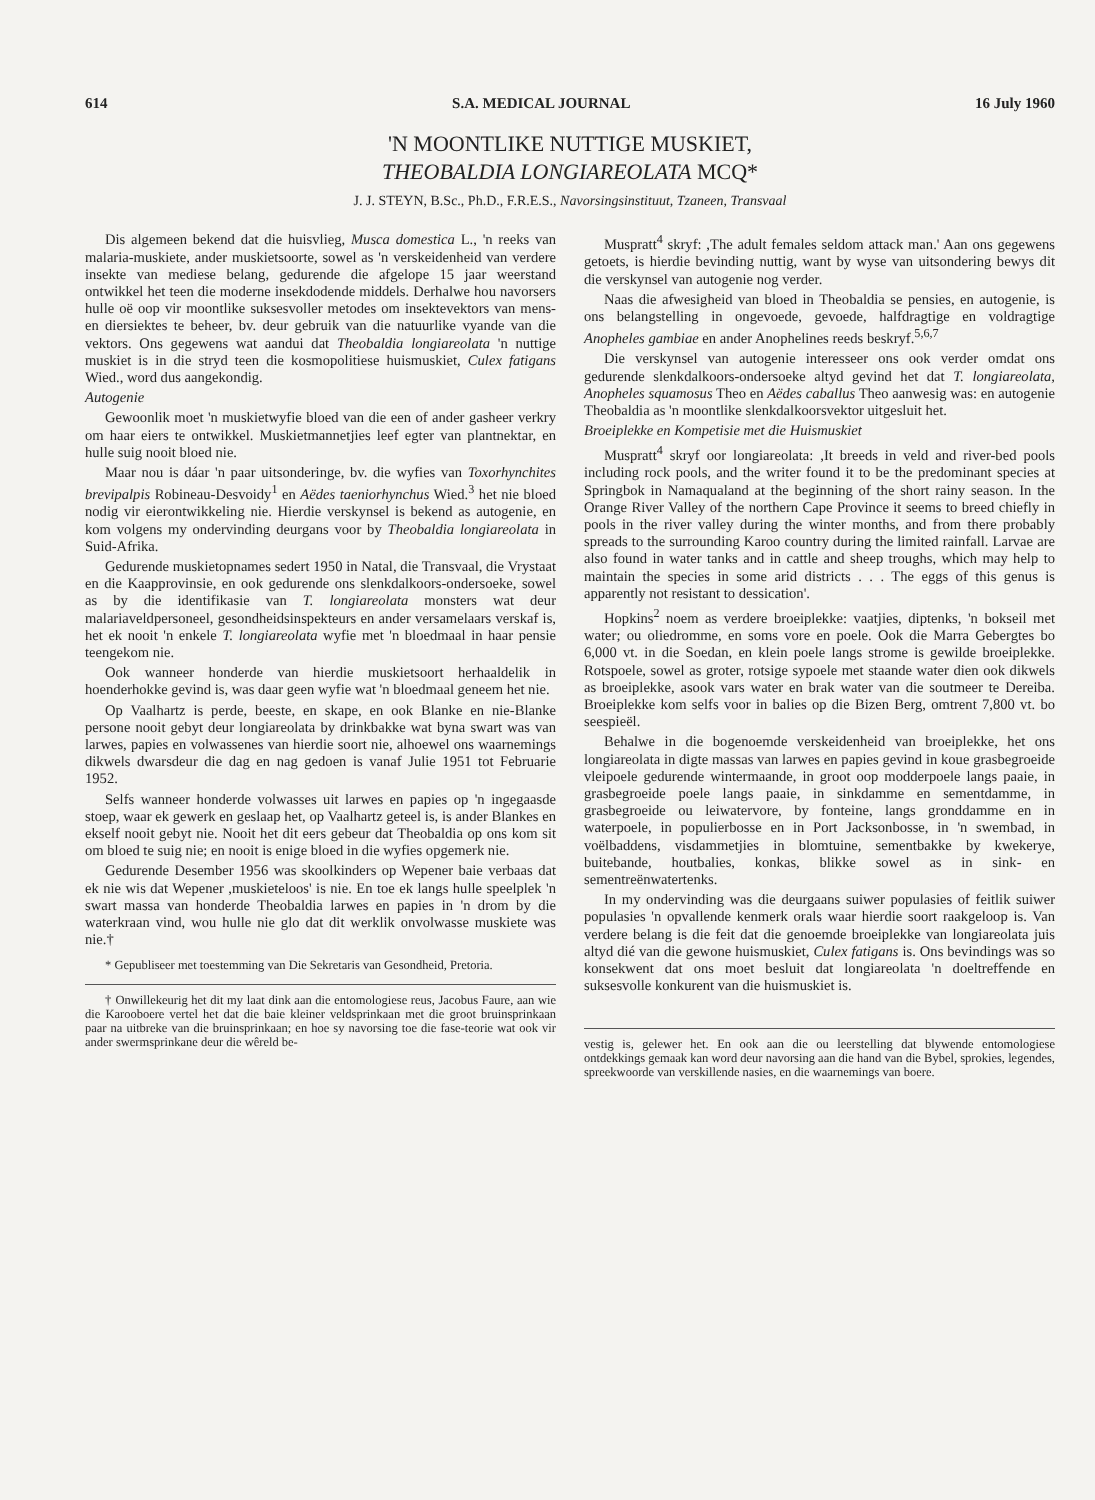614 S.A. MEDICAL JOURNAL 16 July 1960
'N MOONTLIKE NUTTIGE MUSKIET,
THEOBALDIA LONGIAREOLATA MCQ*
J. J. STEYN, B.Sc., Ph.D., F.R.E.S., Navorsingsinstituut, Tzaneen, Transvaal
Dis algemeen bekend dat die huisvlieg, Musca domestica L., 'n reeks van malaria-muskiete, ander muskietsoorte, sowel as 'n verskeidenheid van verdere insekte van mediese belang, gedurende die afgelope 15 jaar weerstand ontwikkel het teen die moderne insekdodende middels. Derhalwe hou navorsers hulle oë oop vir moontlike suksesvoller metodes om insektevektors van mens- en diersiektes te beheer, bv. deur gebruik van die natuurlike vyande van die vektors. Ons gegewens wat aandui dat Theobaldia longiareolata 'n nuttige muskiet is in die stryd teen die kosmopolitiese huismuskiet, Culex fatigans Wied., word dus aangekondig.
Autogenie
Gewoonlik moet 'n muskietwyfie bloed van die een of ander gasheer verkry om haar eiers te ontwikkel. Muskietmannetjies leef egter van plantnektar, en hulle suig nooit bloed nie.
Maar nou is dáar 'n paar uitsonderinge, bv. die wyfies van Toxorhynchites brevipalpis Robineau-Desvoidy<sup>1</sup> en Aëdes taeniorhynchus Wied.<sup>3</sup> het nie bloed nodig vir eierontwikkeling nie. Hierdie verskynsel is bekend as autogenie, en kom volgens my ondervinding deurgans voor by Theobaldia longiareolata in Suid-Afrika.
Gedurende muskietopnames sedert 1950 in Natal, die Transvaal, die Vrystaat en die Kaapprovinsie, en ook gedurende ons slenkdalkoors-ondersoeke, sowel as by die identifikasie van T. longiareolata monsters wat deur malariaveldpersoneel, gesondheidsinspekteurs en ander versamelaars verskaf is, het ek nooit 'n enkele T. longiareolata wyfie met 'n bloedmaal in haar pensie teengekom nie.
Ook wanneer honderde van hierdie muskietsoort herhaaldelik in hoenderhokke gevind is, was daar geen wyfie wat 'n bloedmaal geneem het nie.
Op Vaalhartz is perde, beeste, en skape, en ook Blanke en nie-Blanke persone nooit gebyt deur longiareolata by drinkbakke wat byna swart was van larwes, papies en volwassenes van hierdie soort nie, alhoewel ons waarnemings dikwels dwarsdeur die dag en nag gedoen is vanaf Julie 1951 tot Februarie 1952.
Selfs wanneer honderde volwasses uit larwes en papies op 'n ingegaasde stoep, waar ek gewerk en geslaap het, op Vaalhartz geteel is, is ander Blankes en ekself nooit gebyt nie. Nooit het dit eers gebeur dat Theobaldia op ons kom sit om bloed te suig nie; en nooit is enige bloed in die wyfies opgemerk nie.
Gedurende Desember 1956 was skoolkinders op Wepener baie verbaas dat ek nie wis dat Wepener ,muskieteloos' is nie. En toe ek langs hulle speelplek 'n swart massa van honderde Theobaldia larwes en papies in 'n drom by die waterkraan vind, wou hulle nie glo dat dit werklik onvolwasse muskiete was nie.†
* Gepubliseer met toestemming van Die Sekretaris van Gesondheid, Pretoria.
† Onwillekeurig het dit my laat dink aan die entomologiese reus, Jacobus Faure, aan wie die Karooboere vertel het dat die baie kleiner veldsprinkaan met die groot bruinsprinkaan paar na uitbreke van die bruinsprinkaan; en hoe sy navorsing toe die fase-teorie wat ook vir ander swermsprinkane deur die wêreld be-
Muspratt<sup>4</sup> skryf: ,The adult females seldom attack man.' Aan ons gegewens getoets, is hierdie bevinding nuttig, want by wyse van uitsondering bewys dit die verskynsel van autogenie nog verder.
Naas die afwesigheid van bloed in Theobaldia se pensies, en autogenie, is ons belangstelling in ongevoede, gevoede, halfdragtige en voldragtige Anopheles gambiae en ander Anophelines reeds beskryf.<sup>5,6,7</sup>
Die verskynsel van autogenie interesseer ons ook verder omdat ons gedurende slenkdalkoors-ondersoeke altyd gevind het dat T. longiareolata, Anopheles squamosus Theo en Aëdes caballus Theo aanwesig was: en autogenie Theobaldia as 'n moontlike slenkdalkoorsvektor uitgesluit het.
Broeiplekke en Kompetisie met die Huismuskiet
Muspratt<sup>4</sup> skryf oor longiareolata: ,It breeds in veld and river-bed pools including rock pools, and the writer found it to be the predominant species at Springbok in Namaqualand at the beginning of the short rainy season. In the Orange River Valley of the northern Cape Province it seems to breed chiefly in pools in the river valley during the winter months, and from there probably spreads to the surrounding Karoo country during the limited rainfall. Larvae are also found in water tanks and in cattle and sheep troughs, which may help to maintain the species in some arid districts . . . The eggs of this genus is apparently not resistant to dessication'.
Hopkins<sup>2</sup> noem as verdere broeiplekke: vaatjies, diptenks, 'n bokseil met water; ou oliedromme, en soms vore en poele. Ook die Marra Gebergtes bo 6,000 vt. in die Soedan, en klein poele langs strome is gewilde broeiplekke. Rotspoele, sowel as groter, rotsige sypoele met staande water dien ook dikwels as broeiplekke, asook vars water en brak water van die soutmeer te Dereiba. Broeiplekke kom selfs voor in balies op die Bizen Berg, omtrent 7,800 vt. bo seespieël.
Behalwe in die bogenoemde verskeidenheid van broeiplekke, het ons longiareolata in digte massas van larwes en papies gevind in koue grasbegroeide vleipoele gedurende wintermaande, in groot oop modderpoele langs paaie, in grasbegroeide poele langs paaie, in sinkdamme en sementdamme, in grasbegroeide ou leiwatervore, by fonteine, langs gronddamme en in waterpoele, in populierbosse en in Port Jacksonbosse, in 'n swembad, in voëlbaddens, visdammetjies in blomtuine, sementbakke by kwekerye, buitebande, houtbalies, konkas, blikke sowel as in sink- en sementreënwatertenks.
In my ondervinding was die deurgaans suiwer populasies of feitlik suiwer populasies 'n opvallende kenmerk orals waar hierdie soort raakgeloop is. Van verdere belang is die feit dat die genoemde broeiplekke van longiareolata juis altyd dié van die gewone huismuskiet, Culex fatigans is. Ons bevindings was so konsekwent dat ons moet besluit dat longiareolata 'n doeltreffende en suksesvolle konkurent van die huismuskiet is.
vestig is, gelewer het. En ook aan die ou leerstelling dat blywende entomologiese ontdekkings gemaak kan word deur navorsing aan die hand van die Bybel, sprokies, legendes, spreekwoorde van verskillende nasies, en die waarnemings van boere.